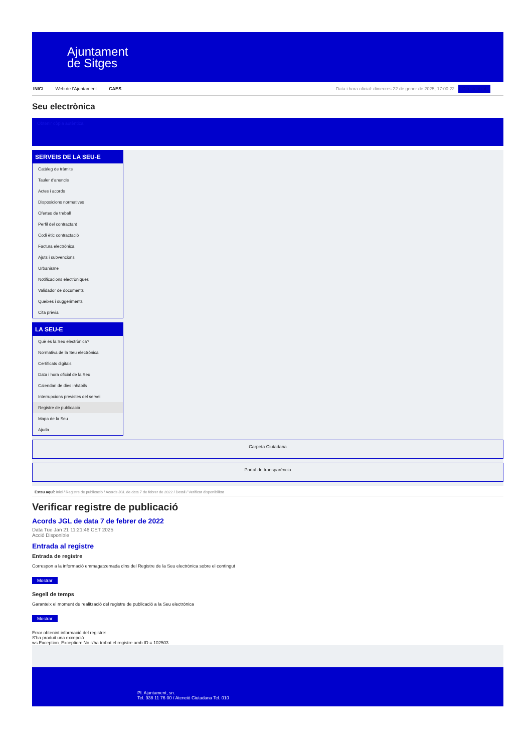Ajuntament
de Sitges
INICI Web de l'Ajuntament CAES Data i hora oficial: dimecres 22 de gener de 2025, 17:00:22 Directoritzat
Seu electrònica
Obtenir còpia autèntica
SERVEIS DE LA SEU-E
Catàleg de tràmits
Tauler d'anuncis
Actes i acords
Disposicions normatives
Ofertes de treball
Perfil del contractant
Codi ètic contractació
Factura electrònica
Ajuts i subvencions
Urbanisme
Notificacions electròniques
Validador de documents
Queixes i suggeriments
Cita prèvia
LA SEU-E
Què és la Seu electrònica?
Normativa de la Seu electrònica
Certificats digitals
Data i hora oficial de la Seu
Calendari de dies inhàbils
Interrupcions previstes del servei
Registre de publicació
Mapa de la Seu
Ajuda
Carpeta Ciutadana
Portal de transparència
Esteu aquí: Inici / Registre de publicació / Acords JGL de data 7 de febrer de 2022 / Detall / Verificar disponibilitat
Verificar registre de publicació
Acords JGL de data 7 de febrer de 2022
Data Tue Jan 21 11:21:46 CET 2025
Acció Disponible
Entrada al registre
Entrada de registre
Correspon a la informació emmagatzemada dins del Registre de la Seu electrònica sobre el contingut
Mostrar
Segell de temps
Garanteix el moment de realització del registre de publicació a la Seu electrònica
Mostrar
Error obtenint informació del registre:
S'ha produit una excepció
ws.Exception_Exception: No s'ha trobat el registre amb ID = 102503
Pl. Ajuntament, sn.
Tel. 938 11 76 00 / Atenció Ciutadana Tel. 010